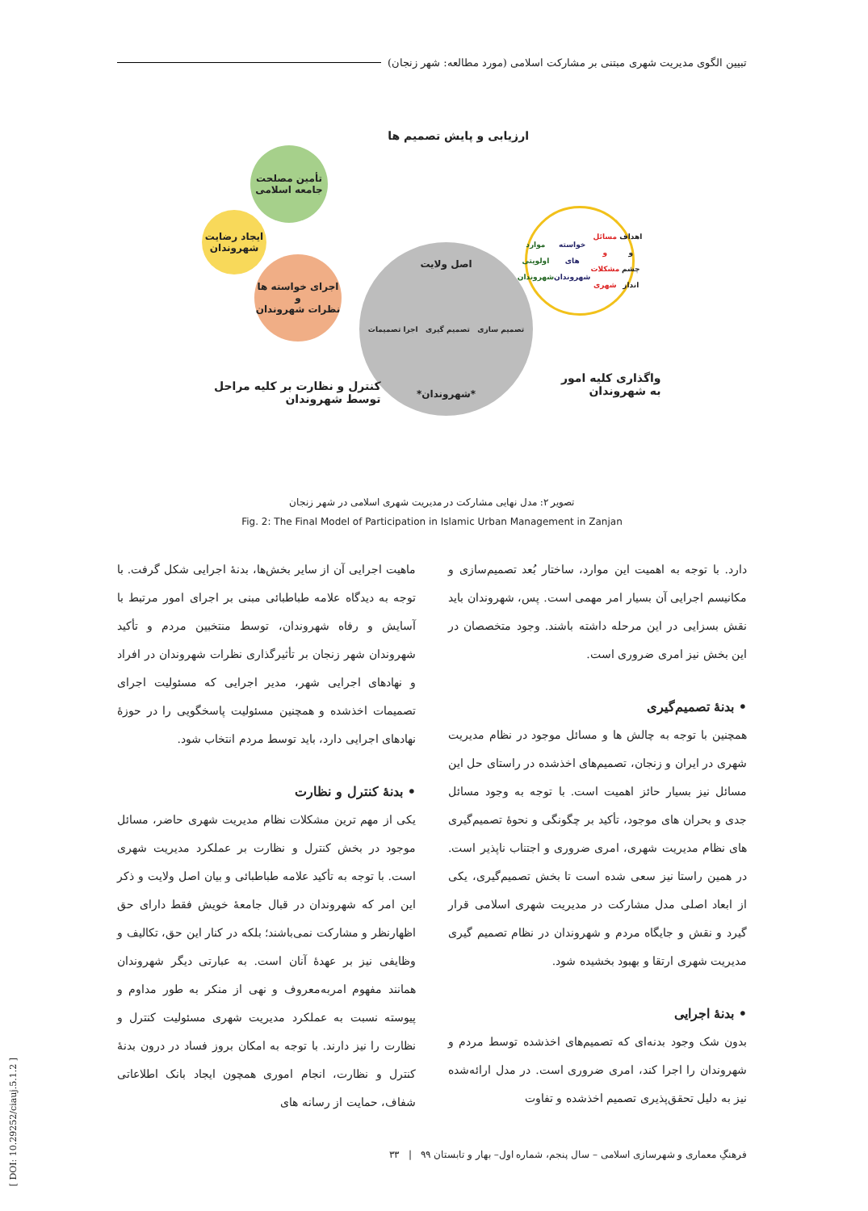تبیین الگوی مدیریت شهری مبتنی بر مشارکت اسلامی (مورد مطالعه: شهر زنجان)
ارزیابی و پایش تصمیم ها
تأمین مصلحت
جامعه اسلامی
ایجاد رضایت
شهروندان
اجرای خواسته ها و
نظرات شهروندان
اصل ولایت
تصمیم سازی تصمیم گیری اجرا تصمیمات
*شهروندان*
اهداف و چشم انداز
مسائل و مشکلات شهری
خواسته های شهروندان
موارد اولویتی شهروندان
واگذاری کلیه امور
به شهروندان
کنترل و نظارت بر کلیه مراحل
توسط شهروندان
تصویر ۲: مدل نهایی مشارکت در مدیریت شهری اسلامی در شهر زنجان
Fig. 2: The Final Model of Participation in Islamic Urban Management in Zanjan
دارد. با توجه به اهمیت این موارد، ساختار بُعد تصمیم‌سازی و مکانیسم اجرایی آن بسیار امر مهمی است. پس، شهروندان باید نقش بسزایی در این مرحله داشته باشند. وجود متخصصان در این بخش نیز امری ضروری است.
• بدنۀ تصمیم‌گیری
همچنین با توجه به چالش ها و مسائل موجود در نظام مدیریت شهری در ایران و زنجان، تصمیم‌های اخذشده در راستای حل این مسائل نیز بسیار حائز اهمیت است. با توجه به وجود مسائل جدی و بحران های موجود، تأکید بر چگونگی و نحوۀ تصمیم‌گیری های نظام مدیریت شهری، امری ضروری و اجتناب ناپذیر است. در همین راستا نیز سعی شده است تا بخش تصمیم‌گیری، یکی از ابعاد اصلی مدل مشارکت در مدیریت شهری اسلامی قرار گیرد و نقش و جایگاه مردم و شهروندان در نظام تصمیم گیری مدیریت شهری ارتقا و بهبود بخشیده شود.
• بدنۀ اجرایی
بدون شک وجود بدنه‌ای که تصمیم‌های اخذشده توسط مردم و شهروندان را اجرا کند، امری ضروری است. در مدل ارائه‌شده نیز به دلیل تحقق‌پذیری تصمیم اخذشده و تفاوت
ماهیت اجرایی آن از سایر بخش‌ها، بدنۀ اجرایی شکل گرفت. با توجه به دیدگاه علامه طباطبائی مبنی بر اجرای امور مرتبط با آسایش و رفاه شهروندان، توسط منتخبین مردم و تأکید شهروندان شهر زنجان بر تأثیرگذاری نظرات شهروندان در افراد و نهادهای اجرایی شهر، مدیر اجرایی که مسئولیت اجرای تصمیمات اخذشده و همچنین مسئولیت پاسخگویی را در حوزۀ نهادهای اجرایی دارد، باید توسط مردم انتخاب شود.
• بدنۀ کنترل و نظارت
یکی از مهم ترین مشکلات نظام مدیریت شهری حاضر، مسائل موجود در بخش کنترل و نظارت بر عملکرد مدیریت شهری است. با توجه به تأکید علامه طباطبائی و بیان اصل ولایت و ذکر این امر که شهروندان در قبال جامعۀ خویش فقط دارای حق اظهارنظر و مشارکت نمی‌باشند؛ بلکه در کنار این حق، تکالیف و وظایفی نیز بر عهدۀ آنان است. به عبارتی دیگر شهروندان همانند مفهوم امربه‌معروف و نهی از منکر به طور مداوم و پیوسته نسبت به عملکرد مدیریت شهری مسئولیت کنترل و نظارت را نیز دارند. با توجه به امکان بروز فساد در درون بدنۀ کنترل و نظارت، انجام اموری همچون ایجاد بانک اطلاعاتی شفاف، حمایت از رسانه های
فرهنگِ معماری و شهرسازی اسلامی – سال پنجم، شماره اول– بهار و تابستان ۹۹ | ۳۳
[ DOI: 10.29252/ciauj.5.1.2 ]